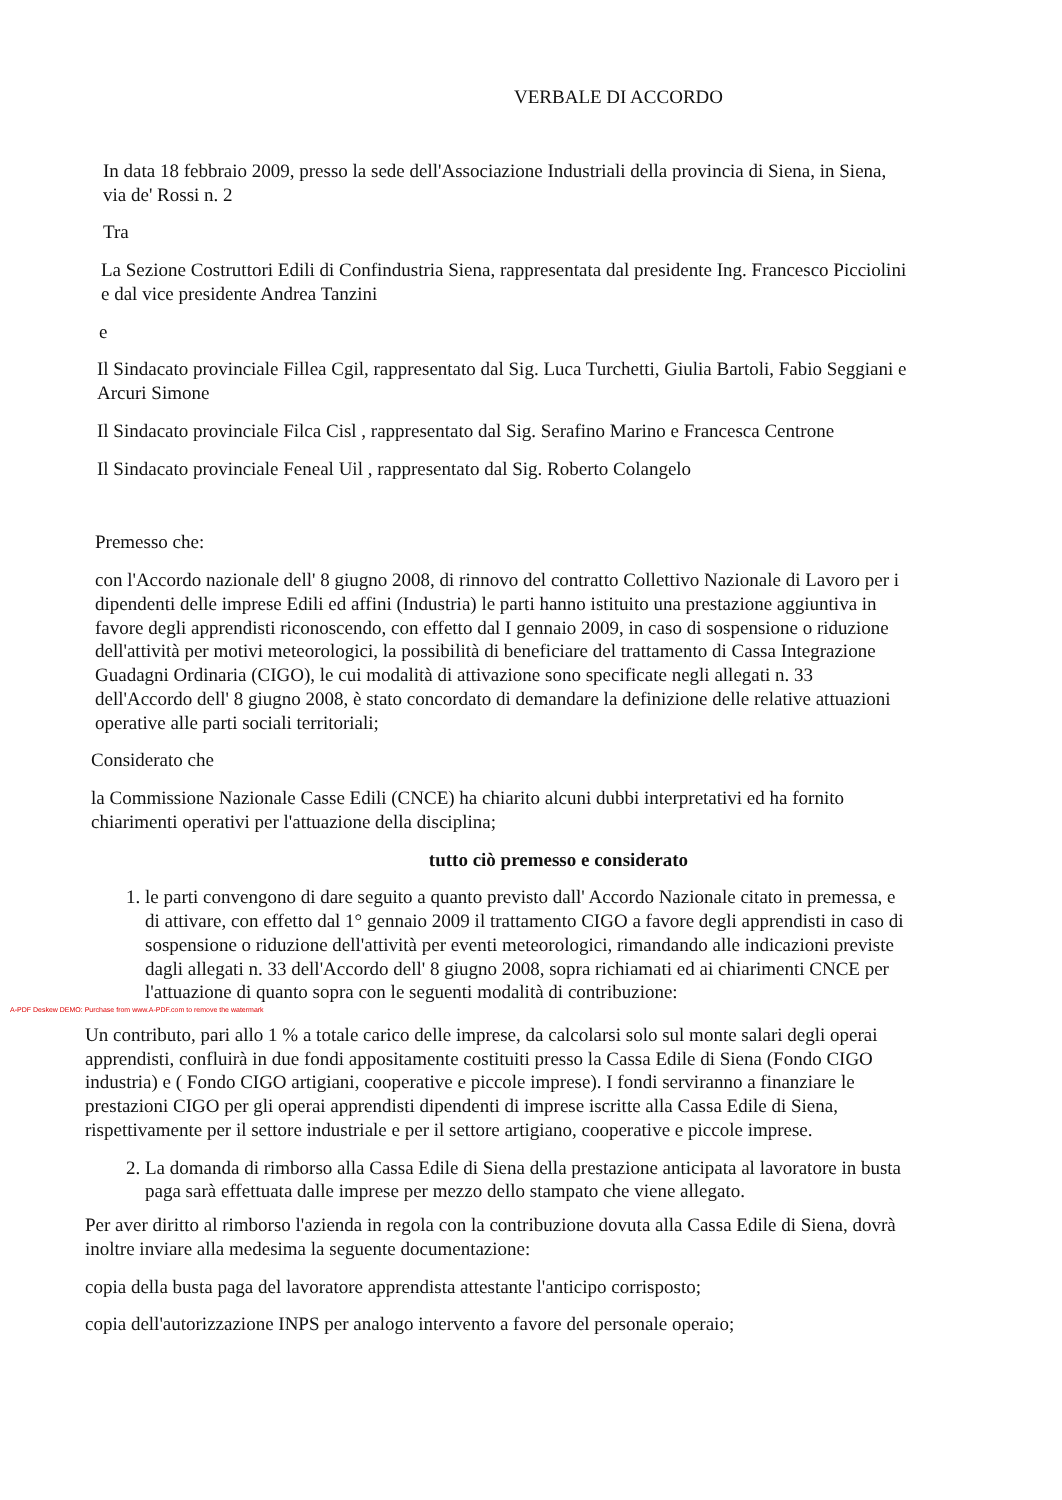VERBALE DI ACCORDO
In data 18 febbraio 2009, presso la sede dell'Associazione Industriali della provincia di Siena, in Siena, via de' Rossi n. 2
Tra
La Sezione Costruttori Edili di Confindustria Siena, rappresentata dal presidente Ing. Francesco Picciolini e dal vice presidente Andrea Tanzini
e
Il Sindacato provinciale Fillea Cgil, rappresentato dal Sig. Luca Turchetti, Giulia Bartoli, Fabio Seggiani e Arcuri Simone
Il Sindacato provinciale Filca Cisl , rappresentato dal Sig. Serafino Marino e Francesca Centrone
Il Sindacato provinciale Feneal Uil , rappresentato dal Sig. Roberto Colangelo
Premesso che:
con l'Accordo nazionale dell' 8 giugno 2008, di rinnovo del contratto Collettivo Nazionale di Lavoro per i dipendenti delle imprese Edili ed affini (Industria) le parti hanno istituito una prestazione aggiuntiva in favore degli apprendisti riconoscendo, con effetto dal I gennaio 2009, in caso di sospensione o riduzione dell'attività per motivi meteorologici, la possibilità di beneficiare del trattamento di Cassa Integrazione Guadagni Ordinaria (CIGO), le cui modalità di attivazione sono specificate negli allegati n. 33 dell'Accordo dell' 8 giugno 2008, è stato concordato di demandare la definizione delle relative attuazioni operative alle parti sociali territoriali;
Considerato che
la Commissione Nazionale Casse Edili (CNCE) ha chiarito alcuni dubbi interpretativi ed ha fornito chiarimenti operativi per l'attuazione della disciplina;
tutto ciò premesso e considerato
1. le parti convengono di dare seguito a quanto previsto dall' Accordo Nazionale citato in premessa, e di attivare, con effetto dal 1° gennaio 2009 il trattamento CIGO a favore degli apprendisti in caso di sospensione o riduzione dell'attività per eventi meteorologici, rimandando alle indicazioni previste dagli allegati n. 33 dell'Accordo dell' 8 giugno 2008, sopra richiamati ed ai chiarimenti CNCE per l'attuazione di quanto sopra con le seguenti modalità di contribuzione:
A-PDF Deskew DEMO: Purchase from www.A-PDF.com to remove the watermark
Un contributo, pari allo 1 % a totale carico delle imprese, da calcolarsi solo sul monte salari degli operai apprendisti, confluirà in due fondi appositamente costituiti presso la Cassa Edile di Siena (Fondo CIGO industria) e ( Fondo CIGO artigiani, cooperative e piccole imprese). I fondi serviranno a finanziare le prestazioni CIGO per gli operai apprendisti dipendenti di imprese iscritte alla Cassa Edile di Siena, rispettivamente per il settore industriale e per il settore artigiano, cooperative e piccole imprese.
2. La domanda di rimborso alla Cassa Edile di Siena della prestazione anticipata al lavoratore in busta paga sarà effettuata dalle imprese per mezzo dello stampato che viene allegato.
Per aver diritto al rimborso l'azienda in regola con la contribuzione dovuta alla Cassa Edile di Siena, dovrà inoltre inviare alla medesima la seguente documentazione:
copia della busta paga del lavoratore apprendista attestante l'anticipo corrisposto;
copia dell'autorizzazione INPS per analogo intervento a favore del personale operaio;